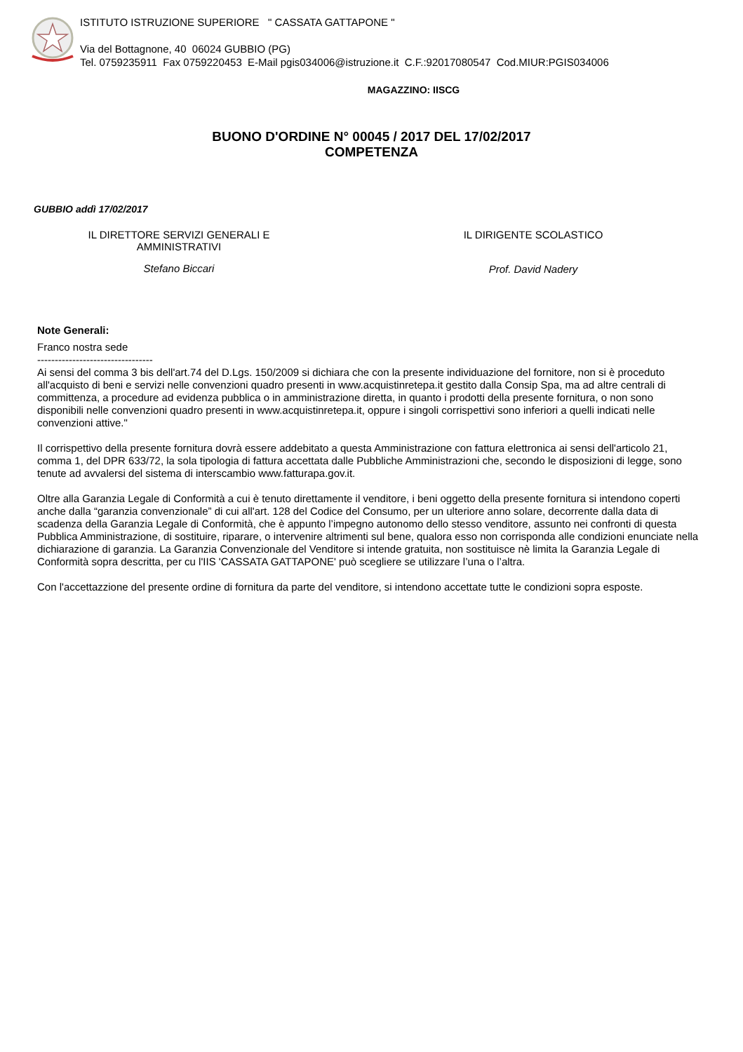ISTITUTO ISTRUZIONE SUPERIORE " CASSATA GATTAPONE "
Via del Bottagnone, 40 06024 GUBBIO (PG)
Tel. 0759235911 Fax 0759220453 E-Mail pgis034006@istruzione.it C.F.:92017080547 Cod.MIUR:PGIS034006
MAGAZZINO: IISCG
BUONO D'ORDINE N° 00045 / 2017 DEL 17/02/2017
COMPETENZA
GUBBIO addì 17/02/2017
IL DIRETTORE SERVIZI GENERALI E
AMMINISTRATIVI
Stefano Biccari
IL DIRIGENTE SCOLASTICO
Prof. David Nadery
Note Generali:
Franco nostra sede
---------------------------------
Ai sensi del comma 3 bis dell'art.74 del D.Lgs. 150/2009 si dichiara che con la presente individuazione del fornitore, non si è proceduto all'acquisto di beni e servizi nelle convenzioni quadro presenti in www.acquistinretepa.it gestito dalla Consip Spa, ma ad altre centrali di committenza, a procedure ad evidenza pubblica o in amministrazione diretta, in quanto i prodotti della presente fornitura, o non sono disponibili nelle convenzioni quadro presenti in www.acquistinretepa.it, oppure i singoli corrispettivi sono inferiori a quelli indicati nelle convenzioni attive."
Il corrispettivo della presente fornitura dovrà essere addebitato a questa Amministrazione con fattura elettronica ai sensi dell'articolo 21, comma 1, del DPR 633/72, la sola tipologia di fattura accettata dalle Pubbliche Amministrazioni che, secondo le disposizioni di legge, sono tenute ad avvalersi del sistema di interscambio www.fatturapa.gov.it.
Oltre alla Garanzia Legale di Conformità a cui è tenuto direttamente il venditore, i beni oggetto della presente fornitura si intendono coperti anche dalla “garanzia convenzionale” di cui all'art. 128 del Codice del Consumo, per un ulteriore anno solare, decorrente dalla data di scadenza della Garanzia Legale di Conformità, che è appunto l’impegno autonomo dello stesso venditore, assunto nei confronti di questa Pubblica Amministrazione, di sostituire, riparare, o intervenire altrimenti sul bene, qualora esso non corrisponda alle condizioni enunciate nella dichiarazione di garanzia. La Garanzia Convenzionale del Venditore si intende gratuita, non sostituisce nè limita la Garanzia Legale di Conformità sopra descritta, per cu l'IIS 'CASSATA GATTAPONE' può scegliere se utilizzare l’una o l’altra.
Con l'accettazzione del presente ordine di fornitura da parte del venditore, si intendono accettate tutte le condizioni sopra esposte.